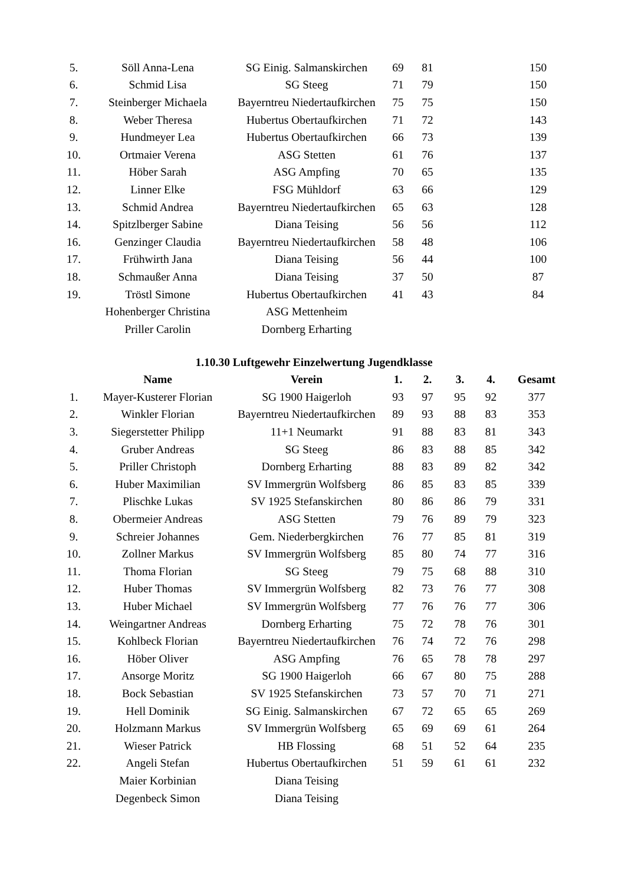| 5. | Söll Anna-Lena | SG Einig. Salmanskirchen | 69 | 81 | | | 150 |
| 6. | Schmid Lisa | SG Steeg | 71 | 79 | | | 150 |
| 7. | Steinberger Michaela | Bayerntreu Niedertaufkirchen | 75 | 75 | | | 150 |
| 8. | Weber Theresa | Hubertus Obertaufkirchen | 71 | 72 | | | 143 |
| 9. | Hundmeyer Lea | Hubertus Obertaufkirchen | 66 | 73 | | | 139 |
| 10. | Ortmaier Verena | ASG Stetten | 61 | 76 | | | 137 |
| 11. | Höber Sarah | ASG Ampfing | 70 | 65 | | | 135 |
| 12. | Linner Elke | FSG Mühldorf | 63 | 66 | | | 129 |
| 13. | Schmid Andrea | Bayerntreu Niedertaufkirchen | 65 | 63 | | | 128 |
| 14. | Spitzlberger Sabine | Diana Teising | 56 | 56 | | | 112 |
| 16. | Genzinger Claudia | Bayerntreu Niedertaufkirchen | 58 | 48 | | | 106 |
| 17. | Frühwirth Jana | Diana Teising | 56 | 44 | | | 100 |
| 18. | Schmaußer Anna | Diana Teising | 37 | 50 | | | 87 |
| 19. | Tröstl Simone | Hubertus Obertaufkirchen | 41 | 43 | | | 84 |
| | Hohenberger Christina | ASG Mettenheim | | | | | |
| | Priller Carolin | Dornberg Erharting | | | | | |
1.10.30 Luftgewehr Einzelwertung Jugendklasse
| | Name | Verein | 1. | 2. | 3. | 4. | Gesamt |
| --- | --- | --- | --- | --- | --- | --- | --- |
| 1. | Mayer-Kusterer Florian | SG 1900 Haigerloh | 93 | 97 | 95 | 92 | 377 |
| 2. | Winkler Florian | Bayerntreu Niedertaufkirchen | 89 | 93 | 88 | 83 | 353 |
| 3. | Siegerstetter Philipp | 11+1 Neumarkt | 91 | 88 | 83 | 81 | 343 |
| 4. | Gruber Andreas | SG Steeg | 86 | 83 | 88 | 85 | 342 |
| 5. | Priller Christoph | Dornberg Erharting | 88 | 83 | 89 | 82 | 342 |
| 6. | Huber Maximilian | SV Immergrün Wolfsberg | 86 | 85 | 83 | 85 | 339 |
| 7. | Plischke Lukas | SV 1925 Stefanskirchen | 80 | 86 | 86 | 79 | 331 |
| 8. | Obermeier Andreas | ASG Stetten | 79 | 76 | 89 | 79 | 323 |
| 9. | Schreier Johannes | Gem. Niederbergkirchen | 76 | 77 | 85 | 81 | 319 |
| 10. | Zollner Markus | SV Immergrün Wolfsberg | 85 | 80 | 74 | 77 | 316 |
| 11. | Thoma Florian | SG Steeg | 79 | 75 | 68 | 88 | 310 |
| 12. | Huber Thomas | SV Immergrün Wolfsberg | 82 | 73 | 76 | 77 | 308 |
| 13. | Huber Michael | SV Immergrün Wolfsberg | 77 | 76 | 76 | 77 | 306 |
| 14. | Weingartner Andreas | Dornberg Erharting | 75 | 72 | 78 | 76 | 301 |
| 15. | Kohlbeck Florian | Bayerntreu Niedertaufkirchen | 76 | 74 | 72 | 76 | 298 |
| 16. | Höber Oliver | ASG Ampfing | 76 | 65 | 78 | 78 | 297 |
| 17. | Ansorge Moritz | SG 1900 Haigerloh | 66 | 67 | 80 | 75 | 288 |
| 18. | Bock Sebastian | SV 1925 Stefanskirchen | 73 | 57 | 70 | 71 | 271 |
| 19. | Hell Dominik | SG Einig. Salmanskirchen | 67 | 72 | 65 | 65 | 269 |
| 20. | Holzmann Markus | SV Immergrün Wolfsberg | 65 | 69 | 69 | 61 | 264 |
| 21. | Wieser Patrick | HB Flossing | 68 | 51 | 52 | 64 | 235 |
| 22. | Angeli Stefan | Hubertus Obertaufkirchen | 51 | 59 | 61 | 61 | 232 |
| | Maier Korbinian | Diana Teising | | | | | |
| | Degenbeck Simon | Diana Teising | | | | | |